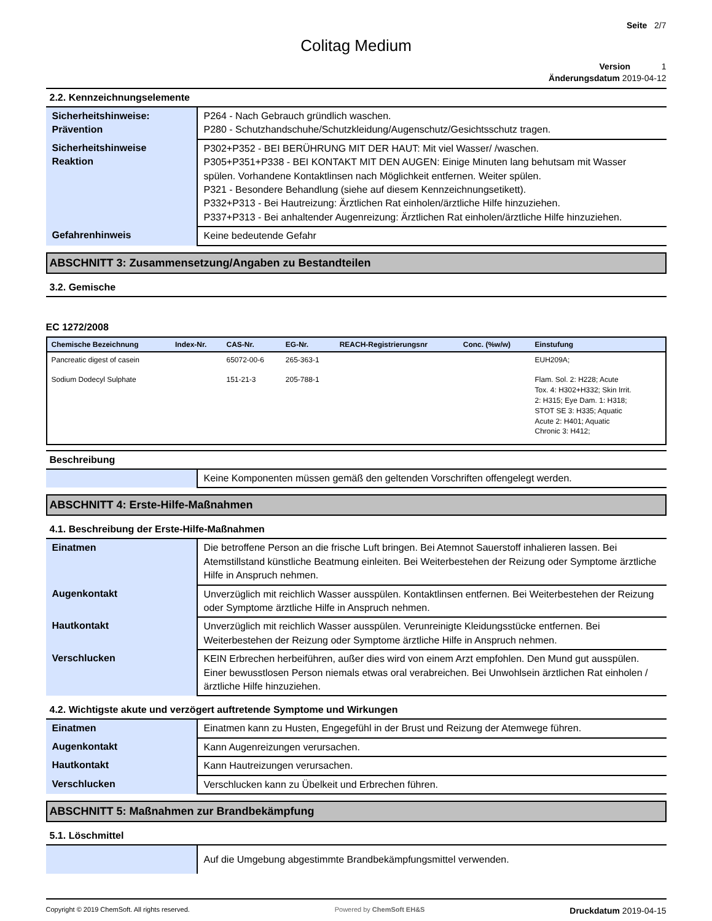Seite 2/7
Colitag Medium
Version 1
Änderungsdatum 2019-04-12
2.2. Kennzeichnungselemente
| Sicherheitshinweise: Prävention | P264 - Nach Gebrauch gründlich waschen. P280 - Schutzhandschuhe/Schutzkleidung/Augenschutz/Gesichtsschutz tragen. |
| Sicherheitshinweise Reaktion | P302+P352 - BEI BERÜHRUNG MIT DER HAUT: Mit viel Wasser/ /waschen. P305+P351+P338 - BEI KONTAKT MIT DEN AUGEN: Einige Minuten lang behutsam mit Wasser spülen. Vorhandene Kontaktlinsen nach Möglichkeit entfernen. Weiter spülen. P321 - Besondere Behandlung (siehe auf diesem Kennzeichnungsetikett). P332+P313 - Bei Hautreizung: Ärztlichen Rat einholen/ärztliche Hilfe hinzuziehen. P337+P313 - Bei anhaltender Augenreizung: Ärztlichen Rat einholen/ärztliche Hilfe hinzuziehen. |
| Gefahrenhinweis | Keine bedeutende Gefahr |
ABSCHNITT 3: Zusammensetzung/Angaben zu Bestandteilen
3.2. Gemische
EC 1272/2008
| Chemische Bezeichnung | Index-Nr. | CAS-Nr. | EG-Nr. | REACH-Registrierungsnr | Conc. (%w/w) | Einstufung |
| --- | --- | --- | --- | --- | --- | --- |
| Pancreatic digest of casein | | 65072-00-6 | 265-363-1 | | | EUH209A; |
| Sodium Dodecyl Sulphate | | 151-21-3 | 205-788-1 | | | Flam. Sol. 2: H228; Acute Tox. 4: H302+H332; Skin Irrit. 2: H315; Eye Dam. 1: H318; STOT SE 3: H335; Aquatic Acute 2: H401; Aquatic Chronic 3: H412; |
Beschreibung
| | Keine Komponenten müssen gemäß den geltenden Vorschriften offengelegt werden. |
ABSCHNITT 4: Erste-Hilfe-Maßnahmen
4.1. Beschreibung der Erste-Hilfe-Maßnahmen
| Einatmen | Die betroffene Person an die frische Luft bringen. Bei Atemnot Sauerstoff inhalieren lassen. Bei Atemstillstand künstliche Beatmung einleiten. Bei Weiterbestehen der Reizung oder Symptome ärztliche Hilfe in Anspruch nehmen. |
| Augenkontakt | Unverzüglich mit reichlich Wasser ausspülen. Kontaktlinsen entfernen. Bei Weiterbestehen der Reizung oder Symptome ärztliche Hilfe in Anspruch nehmen. |
| Hautkontakt | Unverzüglich mit reichlich Wasser ausspülen. Verunreinigte Kleidungsstücke entfernen. Bei Weiterbestehen der Reizung oder Symptome ärztliche Hilfe in Anspruch nehmen. |
| Verschlucken | KEIN Erbrechen herbeiführen, außer dies wird von einem Arzt empfohlen. Den Mund gut ausspülen. Einer bewusstlosen Person niemals etwas oral verabreichen. Bei Unwohlsein ärztlichen Rat einholen / ärztliche Hilfe hinzuziehen. |
4.2. Wichtigste akute und verzögert auftretende Symptome und Wirkungen
| Einatmen | Einatmen kann zu Husten, Engegefühl in der Brust und Reizung der Atemwege führen. |
| Augenkontakt | Kann Augenreizungen verursachen. |
| Hautkontakt | Kann Hautreizungen verursachen. |
| Verschlucken | Verschlucken kann zu Übelkeit und Erbrechen führen. |
ABSCHNITT 5: Maßnahmen zur Brandbekämpfung
5.1. Löschmittel
| | Auf die Umgebung abgestimmte Brandbekämpfungsmittel verwenden. |
Copyright © 2019 ChemSoft. All rights reserved. Powered by ChemSoft EH&S Druckdatum 2019-04-15